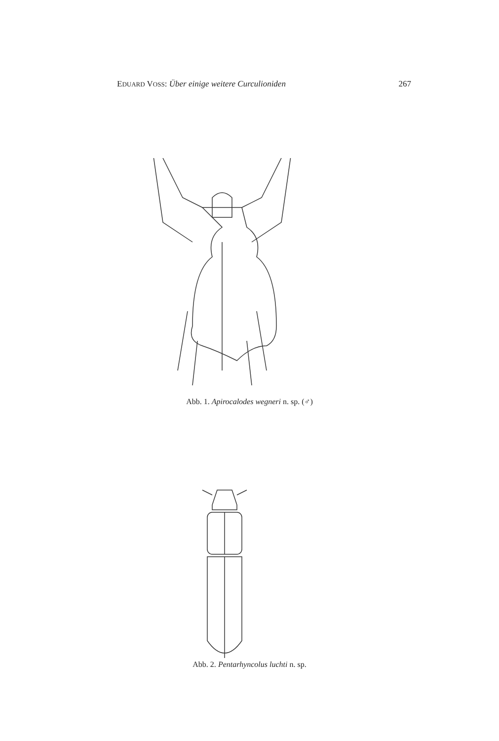EDUARD VOSS: Über einige weitere Curculioniden 267
Abb. 1. Apirocalodes wegneri n. sp. (♂)
Abb. 2. Pentarhyncolus luchti n. sp.